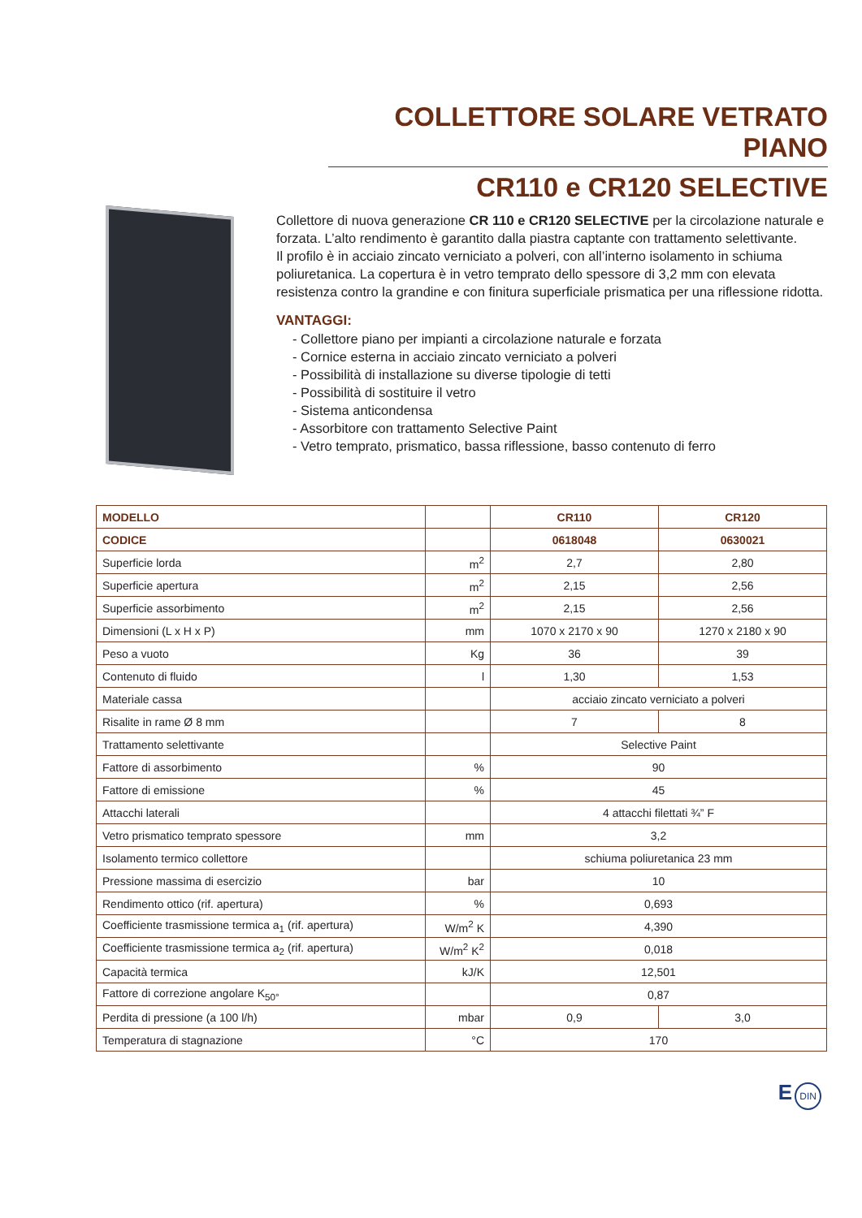COLLETTORE SOLARE VETRATO PIANO
CR110 e CR120 SELECTIVE
Collettore di nuova generazione CR 110 e CR120 SELECTIVE per la circolazione naturale e forzata. L’alto rendimento è garantito dalla piastra captante con trattamento selettivante.
Il profilo è in acciaio zincato verniciato a polveri, con all’interno isolamento in schiuma poliuretanica. La copertura è in vetro temprato dello spessore di 3,2 mm con elevata resistenza contro la grandine e con finitura superficiale prismatica per una riflessione ridotta.
VANTAGGI:
- Collettore piano per impianti a circolazione naturale e forzata
- Cornice esterna in acciaio zincato verniciato a polveri
- Possibilità di installazione su diverse tipologie di tetti
- Possibilità di sostituire il vetro
- Sistema anticondensa
- Assorbitore con trattamento Selective Paint
- Vetro temprato, prismatico, bassa riflessione, basso contenuto di ferro
| MODELLO | | CR110 | CR120 |
| --- | --- | --- | --- |
| CODICE | | 0618048 | 0630021 |
| Superficie lorda | m<sup>2</sup> | 2,7 | 2,80 |
| Superficie apertura | m<sup>2</sup> | 2,15 | 2,56 |
| Superficie assorbimento | m<sup>2</sup> | 2,15 | 2,56 |
| Dimensioni (L x H x P) | mm | 1070 x 2170 x 90 | 1270 x 2180 x 90 |
| Peso a vuoto | Kg | 36 | 39 |
| Contenuto di fluido | l | 1,30 | 1,53 |
| Materiale cassa | | acciaio zincato verniciato a polveri | |
| Risalite in rame Ø 8 mm | | 7 | 8 |
| Trattamento selettivante | | Selective Paint | |
| Fattore di assorbimento | % | 90 | |
| Fattore di emissione | % | 45 | |
| Attacchi laterali | | 4 attacchi filettati ¾” F | |
| Vetro prismatico temprato spessore | mm | 3,2 | |
| Isolamento termico collettore | | schiuma poliuretanica 23 mm | |
| Pressione massima di esercizio | bar | 10 | |
| Rendimento ottico (rif. apertura) | % | 0,693 | |
| Coefficiente trasmissione termica a<sub>1</sub> (rif. apertura) | W/m<sup>2</sup> K | 4,390 | |
| Coefficiente trasmissione termica a<sub>2</sub> (rif. apertura) | W/m<sup>2</sup> K<sup>2</sup> | 0,018 | |
| Capacità termica | kJ/K | 12,501 | |
| Fattore di correzione angolare K<sub>50°</sub> | | 0,87 | |
| Perdita di pressione (a 100 l/h) | mbar | 0,9 | 3,0 |
| Temperatura di stagnazione | °C | 170 | |
E DIN